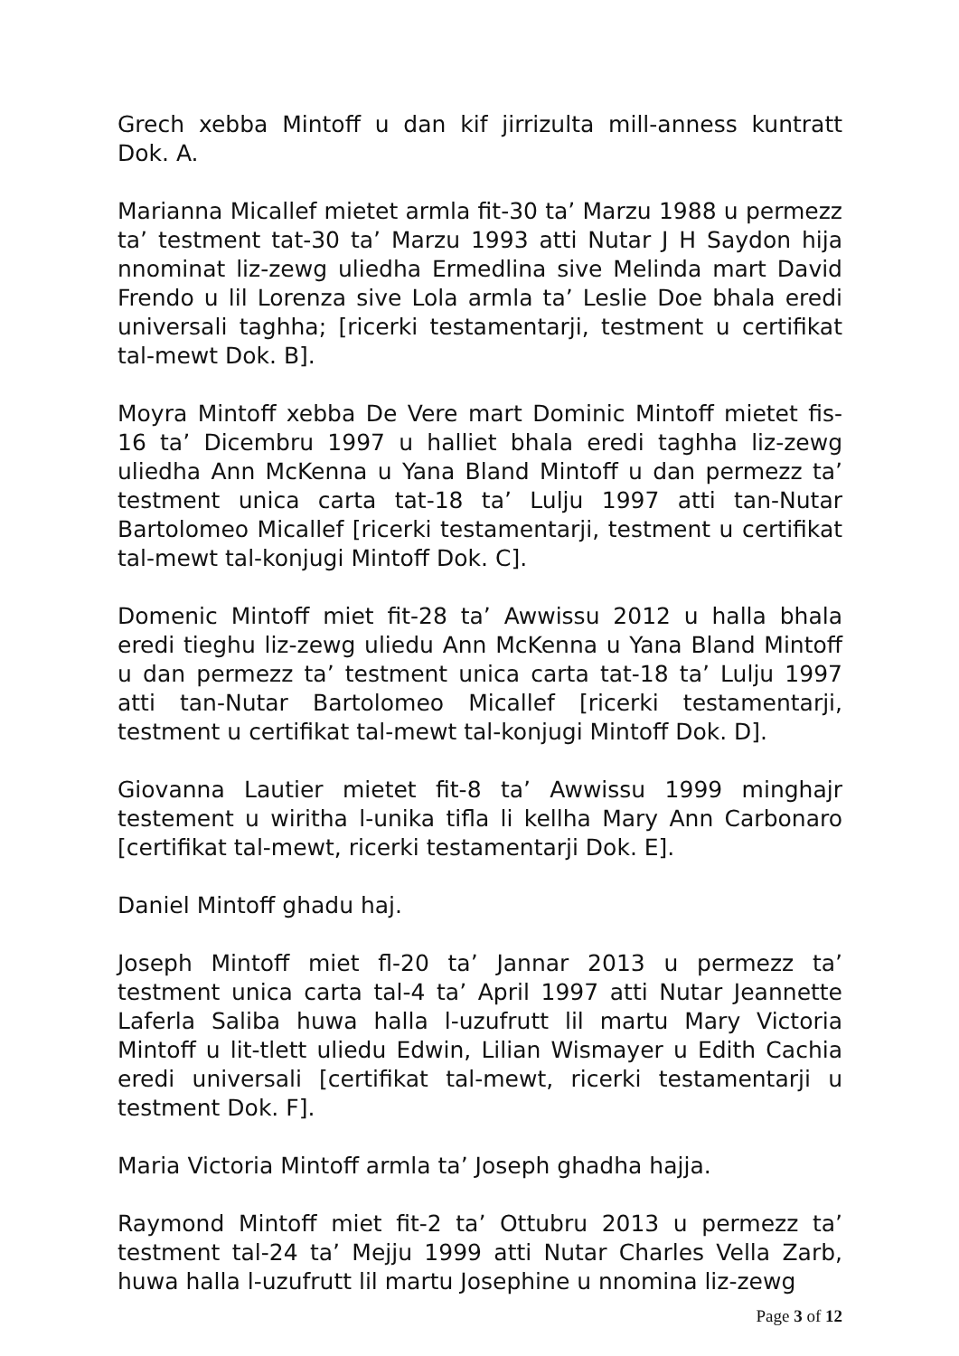Grech xebba Mintoff u dan kif jirrizulta mill-anness kuntratt Dok. A.
Marianna Micallef mietet armla fit-30 ta’ Marzu 1988 u permezz ta’ testment tat-30 ta’ Marzu 1993 atti Nutar J H Saydon hija nnominat liz-zewg uliedha Ermedlina sive Melinda mart David Frendo u lil Lorenza sive Lola armla ta’ Leslie Doe bhala eredi universali taghha; [ricerki testamentarji, testment u certifikat tal-mewt Dok. B].
Moyra Mintoff xebba De Vere mart Dominic Mintoff mietet fis-16 ta’ Dicembru 1997 u halliet bhala eredi taghha liz-zewg uliedha Ann McKenna u Yana Bland Mintoff u dan permezz ta’ testment unica carta tat-18 ta’ Lulju 1997 atti tan-Nutar Bartolomeo Micallef [ricerki testamentarji, testment u certifikat tal-mewt tal-konjugi Mintoff Dok. C].
Domenic Mintoff miet fit-28 ta’ Awwissu 2012 u halla bhala eredi tieghu liz-zewg uliedu Ann McKenna u Yana Bland Mintoff u dan permezz ta’ testment unica carta tat-18 ta’ Lulju 1997 atti tan-Nutar Bartolomeo Micallef [ricerki testamentarji, testment u certifikat tal-mewt tal-konjugi Mintoff Dok. D].
Giovanna Lautier mietet fit-8 ta’ Awwissu 1999 minghajr testement u wiritha l-unika tifla li kellha Mary Ann Carbonaro [certifikat tal-mewt, ricerki testamentarji Dok. E].
Daniel Mintoff ghadu haj.
Joseph Mintoff miet fl-20 ta’ Jannar 2013 u permezz ta’ testment unica carta tal-4 ta’ April 1997 atti Nutar Jeannette Laferla Saliba huwa halla l-uzufrutt lil martu Mary Victoria Mintoff u lit-tlett uliedu Edwin, Lilian Wismayer u Edith Cachia eredi universali [certifikat tal-mewt, ricerki testamentarji u testment Dok. F].
Maria Victoria Mintoff armla ta’ Joseph ghadha hajja.
Raymond Mintoff miet fit-2 ta’ Ottubru 2013 u permezz ta’ testment tal-24 ta’ Mejju 1999 atti Nutar Charles Vella Zarb, huwa halla l-uzufrutt lil martu Josephine u nnomina liz-zewg
Page 3 of 12